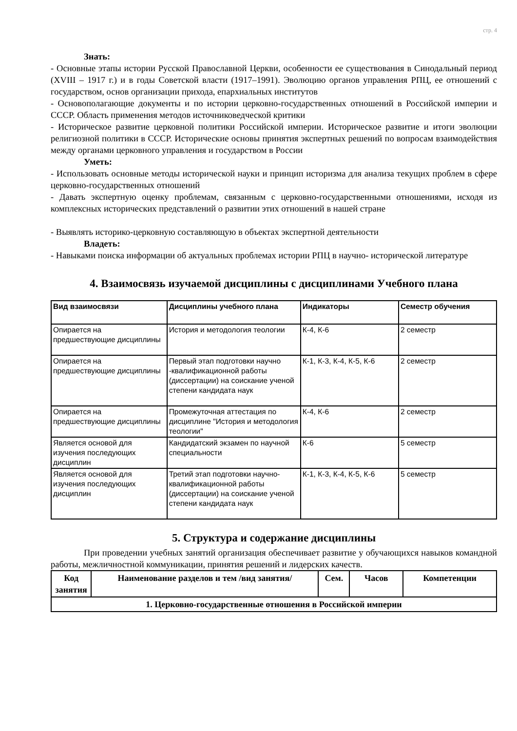стр. 4
Знать:
- Основные этапы истории Русской Православной Церкви, особенности ее существования в Синодальный период (XVIII – 1917 г.) и в годы Советской власти (1917–1991). Эволюцию органов управления РПЦ, ее отношений с государством, основ организации прихода, епархиальных институтов
- Основополагающие документы и по истории церковно-государственных отношений в Российской империи и СССР. Область применения методов источниковедческой критики
- Историческое развитие церковной политики Российской империи. Историческое развитие и итоги эволюции религиозной политики в СССР. Исторические основы принятия экспертных решений по вопросам взаимодействия между органами церковного управления и государством в России
Уметь:
- Использовать основные методы исторической науки и принцип историзма для анализа текущих проблем в сфере церковно-государственных отношений
- Давать экспертную оценку проблемам, связанным с церковно-государственными отношениями, исходя из комплексных исторических представлений о развитии этих отношений в нашей стране
- Выявлять историко-церковную составляющую в объектах экспертной деятельности
Владеть:
- Навыками поиска информации об актуальных проблемах истории РПЦ в научно- исторической литературе
4. Взаимосвязь изучаемой дисциплины с дисциплинами Учебного плана
| Вид взаимосвязи | Дисциплины учебного плана | Индикаторы | Семестр обучения |
| --- | --- | --- | --- |
| Опирается на предшествующие дисциплины | История и методология теологии | К-4, К-6 | 2 семестр |
| Опирается на предшествующие дисциплины | Первый этап подготовки научно -квалификационной работы (диссертации) на соискание ученой степени кандидата наук | К-1, К-3, К-4, К-5, К-6 | 2 семестр |
| Опирается на предшествующие дисциплины | Промежуточная аттестация по дисциплине "История и методология теологии" | К-4, К-6 | 2 семестр |
| Является основой для изучения последующих дисциплин | Кандидатский экзамен по научной специальности | К-6 | 5 семестр |
| Является основой для изучения последующих дисциплин | Третий этап подготовки научно-квалификационной работы (диссертации) на соискание ученой степени кандидата наук | К-1, К-3, К-4, К-5, К-6 | 5 семестр |
5. Структура и содержание дисциплины
При проведении учебных занятий организация обеспечивает развитие у обучающихся навыков командной работы, межличностной коммуникации, принятия решений и лидерских качеств.
| Код занятия | Наименование разделов и тем /вид занятия/ | Сем. | Часов | Компетенции |
| --- | --- | --- | --- | --- |
| 1. Церковно-государственные отношения в Российской империи | | | | |